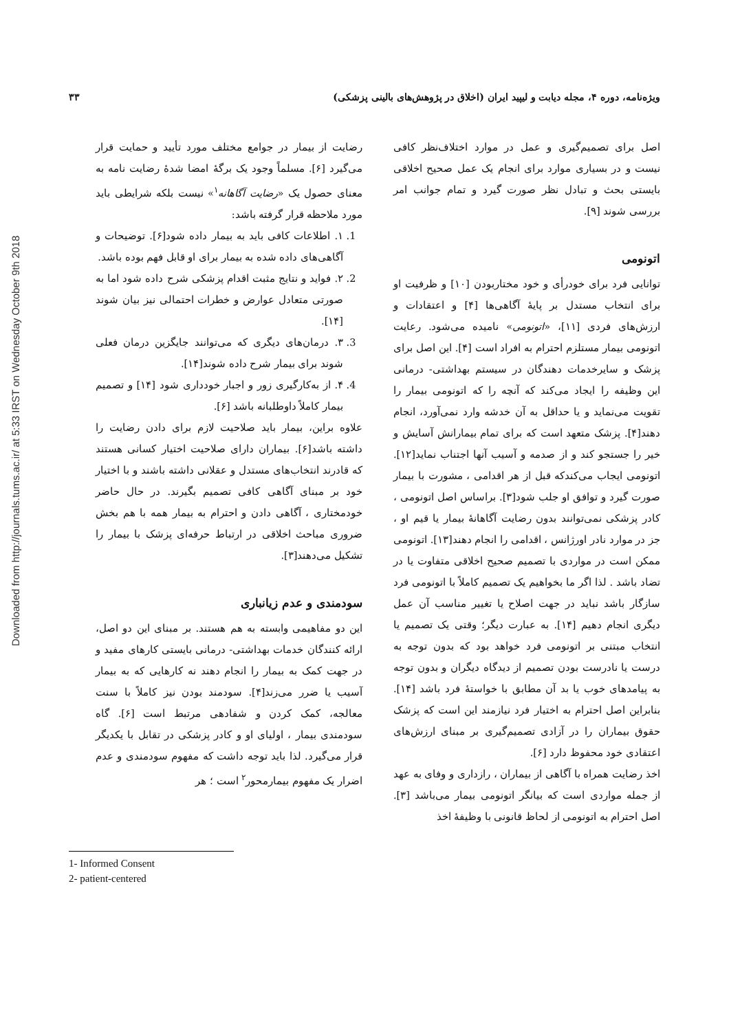Downloaded from http://journals.tums.ac.ir/ at 5:33 IRST on Wednesday October 9th 2018
ویژه‌نامه، دوره ۴، مجله دیابت و لیپید ایران (اخلاق در پژوهش‌های بالینی پزشکی) ۳۳
اصل برای تصمیم‌گیری و عمل در موارد اختلاف‌نظر کافی نیست و در بسیاری موارد برای انجام یک عمل صحیح اخلاقی بایستی بحث و تبادل نظر صورت گیرد و تمام جوانب امر بررسی شوند [۹].
اتونومی
توانایی فرد برای خودرأی و خود مختاربودن [۱۰] و ظرفیت او برای انتخاب مستدل بر پایهٔ آگاهی‌ها [۴] و اعتقادات و ارزش‌های فردی [۱۱]، «اتونومی» نامیده می‌شود. رعایت اتونومی بیمار مستلزم احترام به افراد است [۴]. این اصل برای پزشک و سایرخدمات دهندگان در سیستم بهداشتی- درمانی این وظیفه را ایجاد می‌کند که آنچه را که اتونومی بیمار را تقویت می‌نماید و یا حداقل به آن خدشه وارد نمی‌آورد، انجام دهند[۴]. پزشک متعهد است که برای تمام بیمارانش آسایش و خیر را جستجو کند و از صدمه و آسیب آنها اجتناب نماید[۱۲]. اتونومی ایجاب می‌کندکه قبل از هر اقدامی ، مشورت با بیمار صورت گیرد و توافق او جلب شود[۳]. براساس اصل اتونومی ، کادر پزشکی نمی‌توانند بدون رضایت آگاهانهٔ بیمار یا قیم او ، جز در موارد نادر اورژانس ، اقدامی را انجام دهند[۱۳]. اتونومی ممکن است در مواردی با تصمیم صحیح اخلاقی متفاوت یا در تضاد باشد . لذا اگر ما بخواهیم یک تصمیم کاملاً با اتونومی فرد سازگار باشد نباید در جهت اصلاح یا تغییر مناسب آن عمل دیگری انجام دهیم [۱۴]. به عبارت دیگر؛ وقتی یک تصمیم یا انتخاب مبتنی بر اتونومی فرد خواهد بود که بدون توجه به درست یا نادرست بودن تصمیم از دیدگاه دیگران و بدون توجه به پیامدهای خوب یا بد آن مطابق با خواستهٔ فرد باشد [۱۴]. بنابراین اصل احترام به اختیار فرد نیازمند این است که پزشک حقوق بیماران را در آزادی تصمیم‌گیری بر مبنای ارزش‌های اعتقادی خود محفوظ دارد [۶].
اخذ رضایت همراه با آگاهی از بیماران ، رازداری و وفای به عهد از جمله مواردی است که بیانگر اتونومی بیمار می‌باشد [۳]. اصل احترام به اتونومی از لحاظ قانونی با وظیفهٔ اخذ
رضایت از بیمار در جوامع مختلف مورد تأیید و حمایت قرار می‌گیرد [۶]. مسلماً وجود یک برگهٔ امضا شدهٔ رضایت نامه به معنای حصول یک «رضایت آگاهانه<sup>۱</sup>» نیست بلکه شرایطی باید مورد ملاحظه قرار گرفته باشد:
1. ۱. اطلاعات کافی باید به بیمار داده شود[۶]. توضیحات و آگاهی‌های داده شده به بیمار برای او قابل فهم بوده باشد.
2. ۲. فواید و نتایج مثبت اقدام پزشکی شرح داده شود اما به صورتی متعادل عوارض و خطرات احتمالی نیز بیان شوند [۱۴].
3. ۳. درمان‌های دیگری که می‌توانند جایگزین درمان فعلی شوند برای بیمار شرح داده شوند[۱۴].
4. ۴. از به‌کارگیری زور و اجبار خودداری شود [۱۴] و تصمیم بیمار کاملاً داوطلبانه باشد [۶].
علاوه براین، بیمار باید صلاحیت لازم برای دادن رضایت را داشته باشد[۶]. بیماران دارای صلاحیت اختیار کسانی هستند که قادرند انتخاب‌های مستدل و عقلانی داشته باشند و با اختیار خود بر مبنای آگاهی کافی تصمیم بگیرند. در حال حاضر خودمختاری ، آگاهی دادن و احترام به بیمار همه با هم بخش ضروری مباحث اخلاقی در ارتباط حرفه‌ای پزشک با بیمار را تشکیل می‌دهند[۳].
سودمندی و عدم زیانباری
این دو مفاهیمی وابسته به هم هستند. بر مبنای این دو اصل، ارائه کنندگان خدمات بهداشتی- درمانی بایستی کارهای مفید و در جهت کمک به بیمار را انجام دهند نه کارهایی که به بیمار آسیب یا ضرر می‌زند[۴]. سودمند بودن نیز کاملاً با سنت معالجه، کمک کردن و شفادهی مرتبط است [۶]. گاه سودمندی بیمار ، اولیای او و کادر پزشکی در تقابل با یکدیگر قرار می‌گیرد. لذا باید توجه داشت که مفهوم سودمندی و عدم اضرار یک مفهوم بیمارمحور<sup>۲</sup> است ؛ هر
1- Informed Consent
2- patient-centered